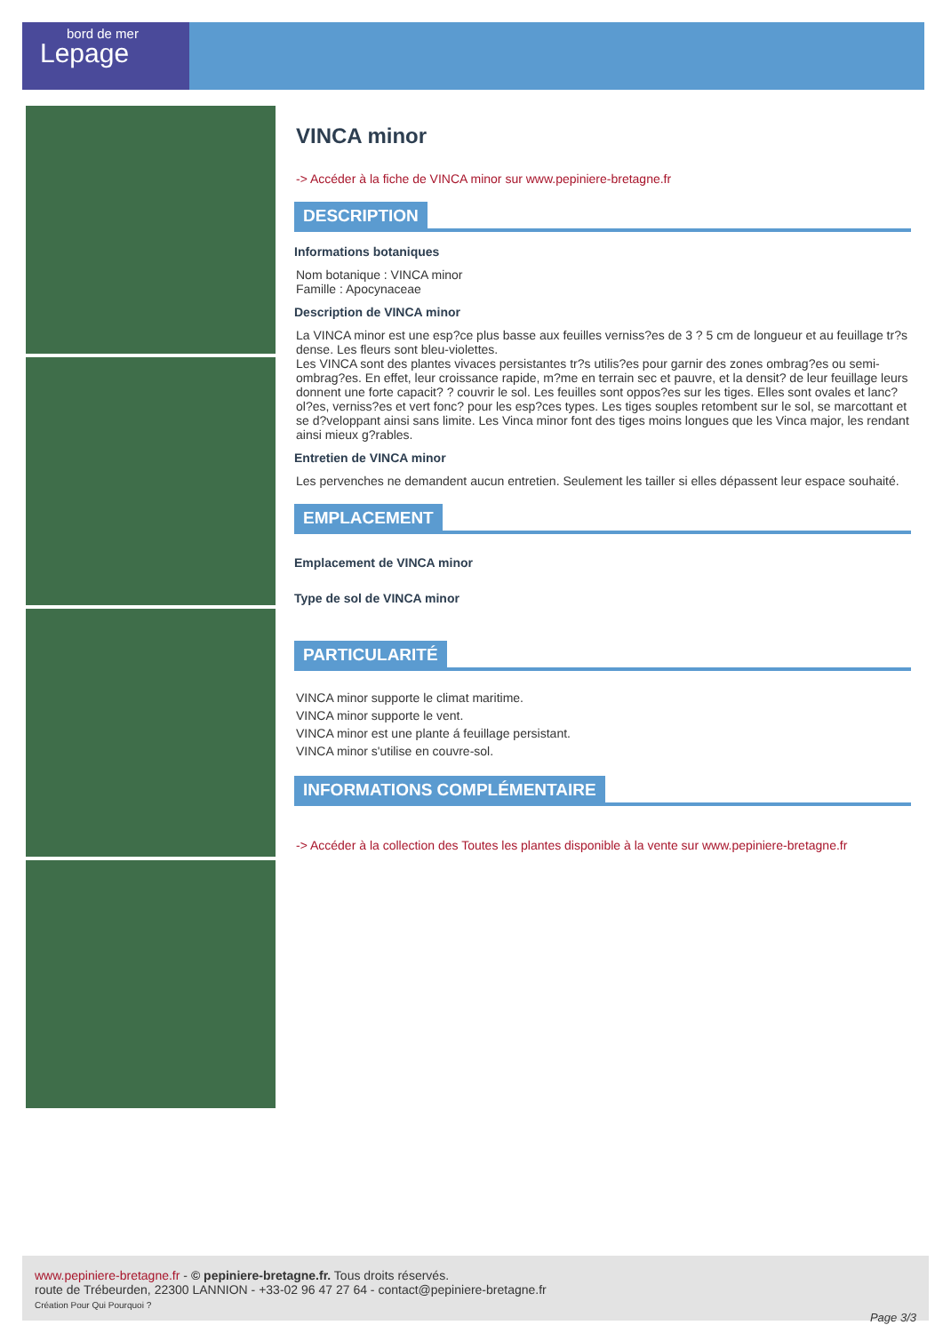bord de mer
Lepage
VINCA minor
-> Accéder à la fiche de VINCA minor sur www.pepiniere-bretagne.fr
DESCRIPTION
Informations botaniques
Nom botanique : VINCA minor
Famille : Apocynaceae
Description de VINCA minor
La VINCA minor est une esp?ce plus basse aux feuilles verniss?es de 3 ? 5 cm de longueur et au feuillage tr?s dense. Les fleurs sont bleu-violettes.
Les VINCA sont des plantes vivaces persistantes tr?s utilis?es pour garnir des zones ombrag?es ou semi-ombrag?es. En effet, leur croissance rapide, m?me en terrain sec et pauvre, et la densit? de leur feuillage leurs donnent une forte capacit? ? couvrir le sol. Les feuilles sont oppos?es sur les tiges. Elles sont ovales et lanc?ol?es, verniss?es et vert fonc? pour les esp?ces types. Les tiges souples retombent sur le sol, se marcottant et se d?veloppant ainsi sans limite. Les Vinca minor font des tiges moins longues que les Vinca major, les rendant ainsi mieux g?rables.
Entretien de VINCA minor
Les pervenches ne demandent aucun entretien. Seulement les tailler si elles dépassent leur espace souhaité.
EMPLACEMENT
Emplacement de VINCA minor
Type de sol de VINCA minor
PARTICULARITÉ
VINCA minor supporte le climat maritime.
VINCA minor supporte le vent.
VINCA minor est une plante á feuillage persistant.
VINCA minor s'utilise en couvre-sol.
INFORMATIONS COMPLÉMENTAIRE
-> Accéder à la collection des Toutes les plantes disponible à la vente sur www.pepiniere-bretagne.fr
www.pepiniere-bretagne.fr - © pepiniere-bretagne.fr. Tous droits réservés.
route de Trébeurden, 22300 LANNION - +33-02 96 47 27 64 - contact@pepiniere-bretagne.fr
Création Pour Qui Pourquoi ?
Page 3/3